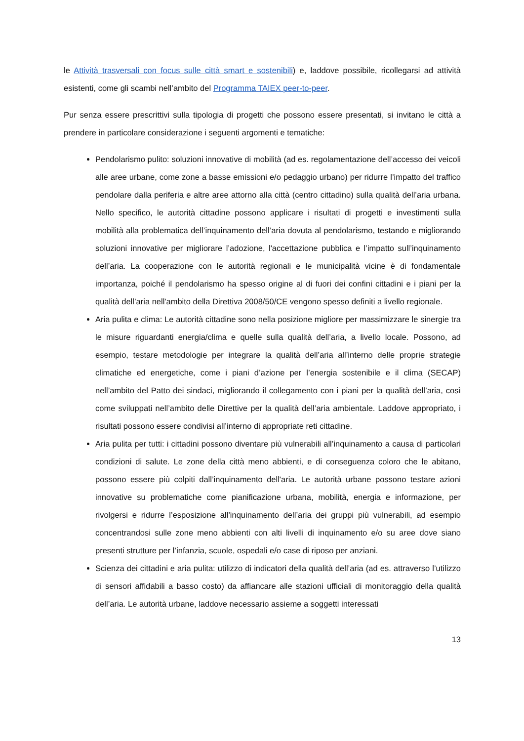le Attività trasversali con focus sulle città smart e sostenibili) e, laddove possibile, ricollegarsi ad attività esistenti, come gli scambi nell’ambito del Programma TAIEX peer-to-peer.
Pur senza essere prescrittivi sulla tipologia di progetti che possono essere presentati, si invitano le città a prendere in particolare considerazione i seguenti argomenti e tematiche:
Pendolarismo pulito: soluzioni innovative di mobilità (ad es. regolamentazione dell’accesso dei veicoli alle aree urbane, come zone a basse emissioni e/o pedaggio urbano) per ridurre l’impatto del traffico pendolare dalla periferia e altre aree attorno alla città (centro cittadino) sulla qualità dell’aria urbana. Nello specifico, le autorità cittadine possono applicare i risultati di progetti e investimenti sulla mobilità alla problematica dell’inquinamento dell’aria dovuta al pendolarismo, testando e migliorando soluzioni innovative per migliorare l’adozione, l'accettazione pubblica e l’impatto sull’inquinamento dell’aria. La cooperazione con le autorità regionali e le municipalità vicine è di fondamentale importanza, poiché il pendolarismo ha spesso origine al di fuori dei confini cittadini e i piani per la qualità dell’aria nell'ambito della Direttiva 2008/50/CE vengono spesso definiti a livello regionale.
Aria pulita e clima: Le autorità cittadine sono nella posizione migliore per massimizzare le sinergie tra le misure riguardanti energia/clima e quelle sulla qualità dell’aria, a livello locale. Possono, ad esempio, testare metodologie per integrare la qualità dell’aria all’interno delle proprie strategie climatiche ed energetiche, come i piani d’azione per l’energia sostenibile e il clima (SECAP) nell’ambito del Patto dei sindaci, migliorando il collegamento con i piani per la qualità dell’aria, così come sviluppati nell’ambito delle Direttive per la qualità dell’aria ambientale. Laddove appropriato, i risultati possono essere condivisi all’interno di appropriate reti cittadine.
Aria pulita per tutti: i cittadini possono diventare più vulnerabili all’inquinamento a causa di particolari condizioni di salute. Le zone della città meno abbienti, e di conseguenza coloro che le abitano, possono essere più colpiti dall’inquinamento dell'aria. Le autorità urbane possono testare azioni innovative su problematiche come pianificazione urbana, mobilità, energia e informazione, per rivolgersi e ridurre l’esposizione all’inquinamento dell’aria dei gruppi più vulnerabili, ad esempio concentrandosi sulle zone meno abbienti con alti livelli di inquinamento e/o su aree dove siano presenti strutture per l’infanzia, scuole, ospedali e/o case di riposo per anziani.
Scienza dei cittadini e aria pulita: utilizzo di indicatori della qualità dell’aria (ad es. attraverso l’utilizzo di sensori affidabili a basso costo) da affiancare alle stazioni ufficiali di monitoraggio della qualità dell’aria. Le autorità urbane, laddove necessario assieme a soggetti interessati
13